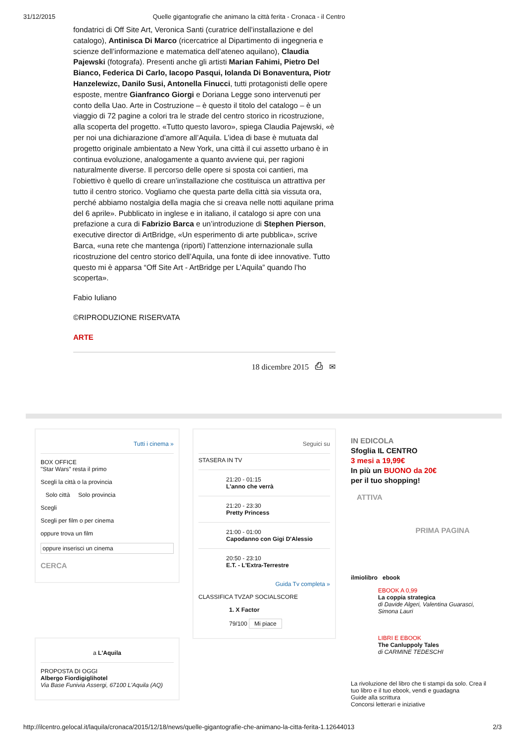31/12/2015 Quelle gigantografie che animano la città ferita - Cronaca - il Centro
fondatrici di Off Site Art, Veronica Santi (curatrice dell’installazione e del catalogo), Antinisca Di Marco (ricercatrice al Dipartimento di ingegneria e scienze dell’informazione e matematica dell’ateneo aquilano), Claudia Pajewski (fotografa). Presenti anche gli artisti Marian Fahimi, Pietro Del Bianco, Federica Di Carlo, Iacopo Pasqui, Iolanda Di Bonaventura, Piotr Hanzelewizc, Danilo Susi, Antonella Finucci, tutti protagonisti delle opere esposte, mentre Gianfranco Giorgi e Doriana Legge sono intervenuti per conto della Uao. Arte in Costruzione – è questo il titolo del catalogo – è un viaggio di 72 pagine a colori tra le strade del centro storico in ricostruzione, alla scoperta del progetto. «Tutto questo lavoro», spiega Claudia Pajewski, «è per noi una dichiarazione d’amore all’Aquila. L’idea di base è mutuata dal progetto originale ambientato a New York, una città il cui assetto urbano è in continua evoluzione, analogamente a quanto avviene qui, per ragioni naturalmente diverse. Il percorso delle opere si sposta coi cantieri, ma l’obiettivo è quello di creare un’installazione che costituisca un attrattiva per tutto il centro storico. Vogliamo che questa parte della città sia vissuta ora, perché abbiamo nostalgia della magia che si creava nelle notti aquilane prima del 6 aprile». Pubblicato in inglese e in italiano, il catalogo si apre con una prefazione a cura di Fabrizio Barca e un’introduzione di Stephen Pierson, executive director di ArtBridge, «Un esperimento di arte pubblica», scrive Barca, «una rete che mantenga (riporti) l’attenzione internazionale sulla ricostruzione del centro storico dell’Aquila, una fonte di idee innovative. Tutto questo mi è apparsa “Off Site Art - ArtBridge per L’Aquila” quando l’ho scoperta».
Fabio Iuliano
©RIPRODUZIONE RISERVATA
ARTE
18 dicembre 2015 ⎙ ✉
Tutti i cinema »
BOX OFFICE
"Star Wars" resta il primo
Scegli la città o la provincia
Solo città Solo provincia
Scegli
Scegli per film o per cinema
oppure trova un film
oppure inserisci un cinema
CERCA
a L'Aquila
PROPOSTA DI OGGI
Albergo Fiordigiglihotel
Via Base Funivia Assergi, 67100 L'Aquila (AQ)
Seguici su
STASERA IN TV
21:20 - 01:15
L'anno che verrà
21:20 - 23:30
Pretty Princess
21:00 - 01:00
Capodanno con Gigi D'Alessio
20:50 - 23:10
E.T. - L'Extra-Terrestre
Guida Tv completa »
CLASSIFICA TVZAP SOCIALSCORE
1. X Factor
79/100 Mi piace
IN EDICOLA
Sfoglia IL CENTRO
3 mesi a 19,99€
In più un BUONO da 20€
per il tuo shopping!
ATTIVA
PRIMA PAGINA
ilmiolibro ebook
EBOOK A 0,99
La coppia strategica
di Davide Algeri, Valentina Guarasci, Simona Lauri
LIBRI E EBOOK
The Canluppoly Tales
di CARMINE TEDESCHI
La rivoluzione del libro che ti stampi da solo. Crea il tuo libro e il tuo ebook, vendi e guadagna
Guide alla scrittura
Concorsi letterari e iniziative
http://ilcentro.gelocal.it/laquila/cronaca/2015/12/18/news/quelle-gigantografie-che-animano-la-citta-ferita-1.12644013 2/3